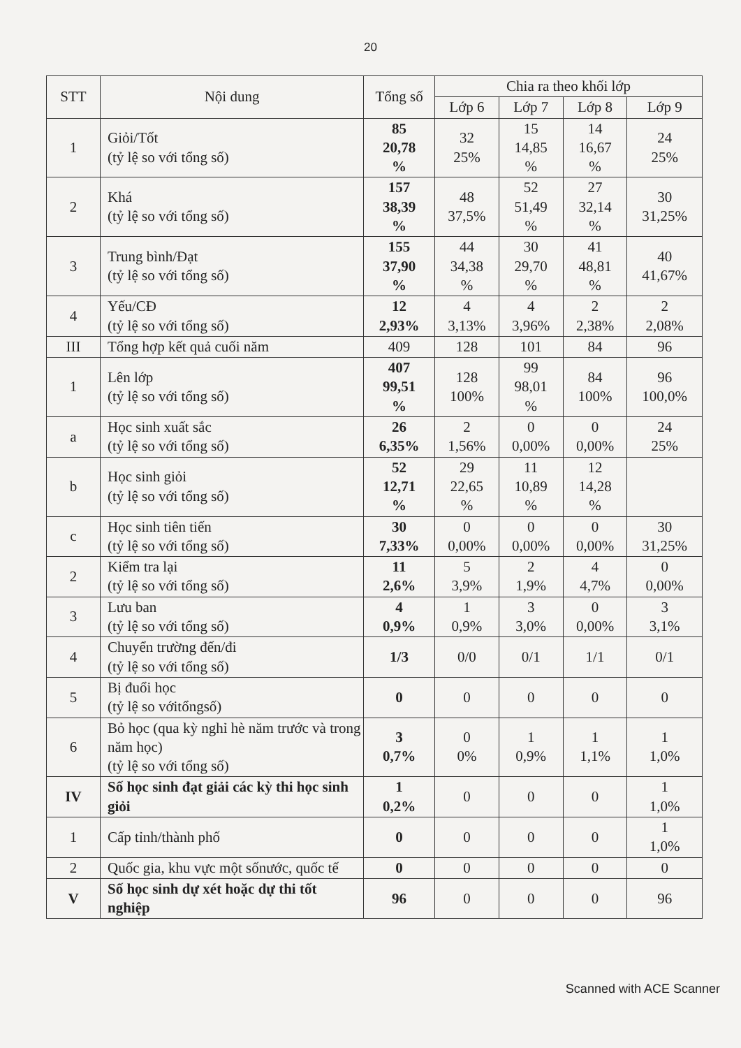20
| STT | Nội dung | Tổng số | Chia ra theo khối lớp | | | |
| --- | --- | --- | --- | --- | --- | --- |
| | | | Lớp 6 | Lớp 7 | Lớp 8 | Lớp 9 |
| 1 | Giỏi/Tốt (tỷ lệ so với tổng số) | 85 20,78 % | 32 25% | 15 14,85 % | 14 16,67 % | 24 25% |
| 2 | Khá (tỷ lệ so với tổng số) | 157 38,39 % | 48 37,5% | 52 51,49 % | 27 32,14 % | 30 31,25% |
| 3 | Trung bình/Đạt (tỷ lệ so với tổng số) | 155 37,90 % | 44 34,38 % | 30 29,70 % | 41 48,81 % | 40 41,67% |
| 4 | Yếu/CĐ (tỷ lệ so với tổng số) | 12 2,93% | 4 3,13% | 4 3,96% | 2 2,38% | 2 2,08% |
| III | Tổng hợp kết quả cuối năm | 409 | 128 | 101 | 84 | 96 |
| 1 | Lên lớp (tỷ lệ so với tổng số) | 407 99,51 % | 128 100% | 99 98,01 % | 84 100% | 96 100,0% |
| a | Học sinh xuất sắc (tỷ lệ so với tổng số) | 26 6,35% | 2 1,56% | 0 0,00% | 0 0,00% | 24 25% |
| b | Học sinh giỏi (tỷ lệ so với tổng số) | 52 12,71 % | 29 22,65 % | 11 10,89 % | 12 14,28 % | |
| c | Học sinh tiên tiến (tỷ lệ so với tổng số) | 30 7,33% | 0 0,00% | 0 0,00% | 0 0,00% | 30 31,25% |
| 2 | Kiểm tra lại (tỷ lệ so với tổng số) | 11 2,6% | 5 3,9% | 2 1,9% | 4 4,7% | 0 0,00% |
| 3 | Lưu ban (tỷ lệ so với tổng số) | 4 0,9% | 1 0,9% | 3 3,0% | 0 0,00% | 3 3,1% |
| 4 | Chuyển trường đến/đi (tỷ lệ so với tổng số) | 1/3 | 0/0 | 0/1 | 1/1 | 0/1 |
| 5 | Bị đuổi học (tỷ lệ so vớitổngsố) | 0 | 0 | 0 | 0 | 0 |
| 6 | Bỏ học (qua kỳ nghỉ hè năm trước và trong năm học) (tỷ lệ so với tổng số) | 3 0,7% | 0 0% | 1 0,9% | 1 1,1% | 1 1,0% |
| IV | Số học sinh đạt giải các kỳ thi học sinh giỏi | 1 0,2% | 0 | 0 | 0 | 1 1,0% |
| 1 | Cấp tỉnh/thành phố | 0 | 0 | 0 | 0 | 1 1,0% |
| 2 | Quốc gia, khu vực một sốnước, quốc tế | 0 | 0 | 0 | 0 | 0 |
| V | Số học sinh dự xét hoặc dự thi tốt nghiệp | 96 | 0 | 0 | 0 | 96 |
Scanned with ACE Scanner